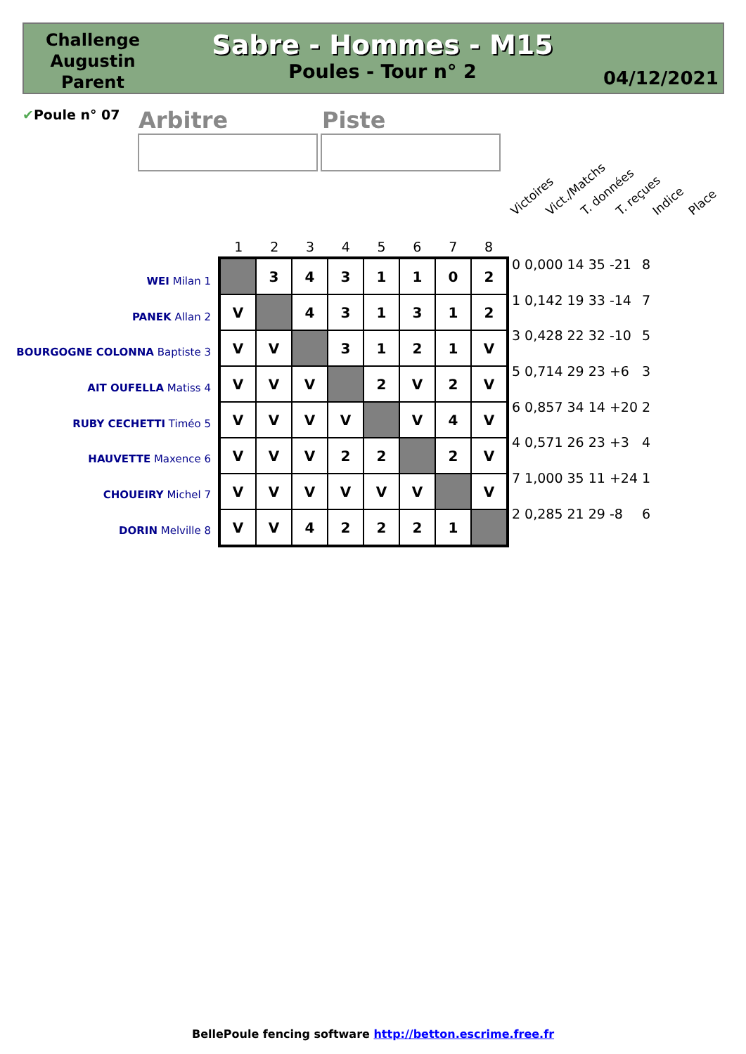Challenge Augustin Parent
Sabre - Hommes - M15
Poules - Tour n° 2
04/12/2021
✔Poule n° 07 Arbitre Piste
Victoires Vict./Matchs T. données T. reçues Indice Place
1 2 3 4 5 6 7 8
WEI Milan 1
PANEK Allan 2
BOURGOGNE COLONNA Baptiste 3
AIT OUFELLA Matiss 4
RUBY CECHETTI Timéo 5
HAUVETTE Maxence 6
CHOUEIRY Michel 7
DORIN Melville 8
| | 3 | 4 | 3 | 1 | 1 | 0 | 2 |
| V | | 4 | 3 | 1 | 3 | 1 | 2 |
| V | V | | 3 | 1 | 2 | 1 | V |
| V | V | V | | 2 | V | 2 | V |
| V | V | V | V | | V | 4 | V |
| V | V | V | 2 | 2 | | 2 | V |
| V | V | V | V | V | V | | V |
| V | V | 4 | 2 | 2 | 2 | 1 | |
| 0 | 0,000 | 14 | 35 | -21 | 8 |
| 1 | 0,142 | 19 | 33 | -14 | 7 |
| 3 | 0,428 | 22 | 32 | -10 | 5 |
| 5 | 0,714 | 29 | 23 | +6 | 3 |
| 6 | 0,857 | 34 | 14 | +20 | 2 |
| 4 | 0,571 | 26 | 23 | +3 | 4 |
| 7 | 1,000 | 35 | 11 | +24 | 1 |
| 2 | 0,285 | 21 | 29 | -8 | 6 |
BellePoule fencing software http://betton.escrime.free.fr